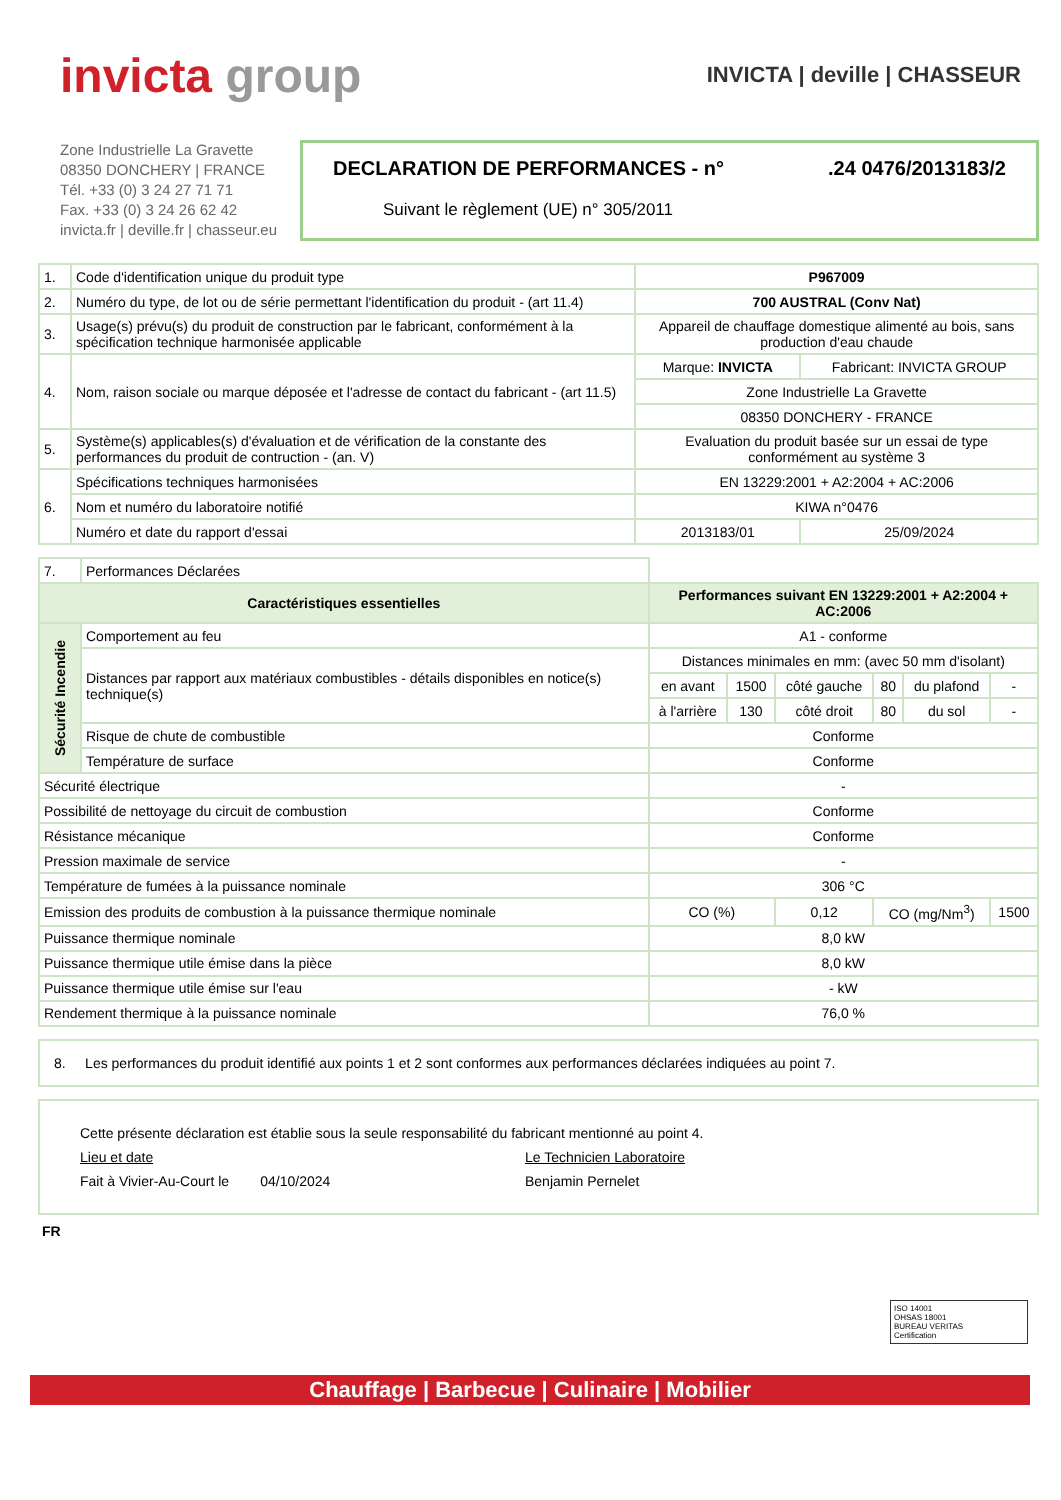invicta group
INVICTA | deville | CHASSEUR
Zone Industrielle La Gravette
08350 DONCHERY | FRANCE
Tél. +33 (0) 3 24 27 71 71
Fax. +33 (0) 3 24 26 62 42
invicta.fr | deville.fr | chasseur.eu
DECLARATION DE PERFORMANCES - n°.24 0476/2013183/2
Suivant le règlement (UE) n° 305/2011
| 1. | Code d'identification unique du produit type | P967009 | |
| 2. | Numéro du type, de lot ou de série permettant l'identification du produit - (art 11.4) | 700 AUSTRAL (Conv Nat) | |
| 3. | Usage(s) prévu(s) du produit de construction par le fabricant, conformément à la spécification technique harmonisée applicable | Appareil de chauffage domestique alimenté au bois, sans production d'eau chaude | |
| 4. | Nom, raison sociale ou marque déposée et l'adresse de contact du fabricant - (art 11.5) | Marque: INVICTA | Fabricant: INVICTA GROUP |
| | | Zone Industrielle La Gravette | |
| | | 08350 DONCHERY - FRANCE | |
| 5. | Système(s) applicables(s) d'évaluation et de vérification de la constante des performances du produit de contruction - (an. V) | Evaluation du produit basée sur un essai de type conformément au système 3 | |
| 6. | Spécifications techniques harmonisées | EN 13229:2001 + A2:2004 + AC:2006 | |
| | Nom et numéro du laboratoire notifié | KIWA n°0476 | |
| | Numéro et date du rapport d'essai | 2013183/01 | 25/09/2024 |
| 7. | Performances Déclarées | | | | | | |
| Caractéristiques essentielles | | Performances suivant EN 13229:2001 + A2:2004 + AC:2006 | | | | | |
| Sécurité Incendie | Comportement au feu | A1 - conforme | | | | | |
| | Distances par rapport aux matériaux combustibles - détails disponibles en notice(s) technique(s) | Distances minimales en mm: (avec 50 mm d'isolant) | | | | | |
| | | en avant | 1500 | côté gauche | 80 | du plafond | - |
| | | à l'arrière | 130 | côté droit | 80 | du sol | - |
| | Risque de chute de combustible | Conforme | | | | | |
| | Température de surface | Conforme | | | | | |
| Sécurité électrique | | - | | | | | |
| Possibilité de nettoyage du circuit de combustion | | Conforme | | | | | |
| Résistance mécanique | | Conforme | | | | | |
| Pression maximale de service | | - | | | | | |
| Température de fumées à la puissance nominale | | 306 °C | | | | | |
| Emission des produits de combustion à la puissance thermique nominale | | CO (%) | | 0,12 | CO (mg/Nm<sup>3</sup>) | | 1500 |
| Puissance thermique nominale | | 8,0 kW | | | | | |
| Puissance thermique utile émise dans la pièce | | 8,0 kW | | | | | |
| Puissance thermique utile émise sur l'eau | | - kW | | | | | |
| Rendement thermique à la puissance nominale | | 76,0 % | | | | | |
8. Les performances du produit identifié aux points 1 et 2 sont conformes aux performances déclarées indiquées au point 7.
Cette présente déclaration est établie sous la seule responsabilité du fabricant mentionné au point 4.
Lieu et date
Fait à Vivier-Au-Court le 04/10/2024
Le Technicien Laboratoire
Benjamin Pernelet
FR
ISO 14001
OHSAS 18001
BUREAU VERITAS
Certification
Chauffage | Barbecue | Culinaire | Mobilier